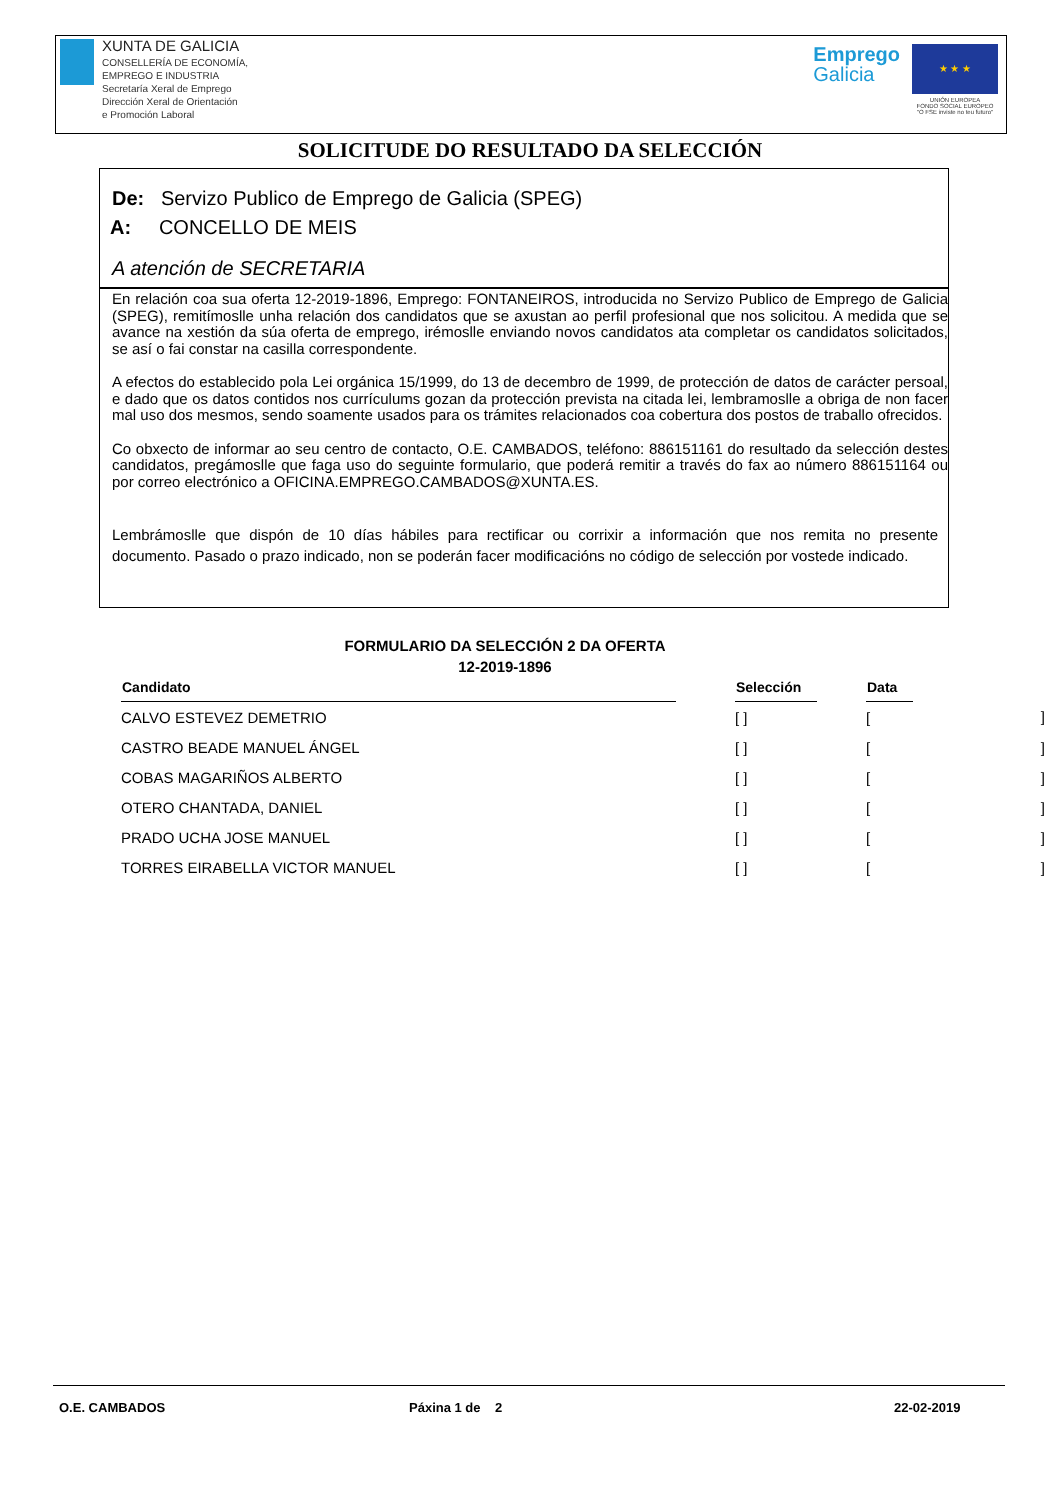XUNTA DE GALICIA
CONSELLERÍA DE ECONOMÍA,
EMPREGO E INDUSTRIA
Secretaría Xeral de Emprego
Dirección Xeral de Orientación
e Promoción Laboral
Emprego
Galicia
★ ★ ★
UNIÓN EUROPEA
FONDO SOCIAL EUROPEO
"O FSE inviste no teu futuro"
SOLICITUDE DO RESULTADO DA SELECCIÓN
De: Servizo Publico de Emprego de Galicia (SPEG)
A: CONCELLO DE MEIS
A atención de SECRETARIA
En relación coa sua oferta 12-2019-1896, Emprego: FONTANEIROS, introducida no Servizo Publico de Emprego de Galicia (SPEG), remitímoslle unha relación dos candidatos que se axustan ao perfil profesional que nos solicitou. A medida que se avance na xestión da súa oferta de emprego, irémoslle enviando novos candidatos ata completar os candidatos solicitados, se así o fai constar na casilla correspondente.
A efectos do establecido pola Lei orgánica 15/1999, do 13 de decembro de 1999, de protección de datos de carácter persoal, e dado que os datos contidos nos currículums gozan da protección prevista na citada lei, lembramoslle a obriga de non facer mal uso dos mesmos, sendo soamente usados para os trámites relacionados coa cobertura dos postos de traballo ofrecidos.
Co obxecto de informar ao seu centro de contacto, O.E. CAMBADOS, teléfono: 886151161 do resultado da selección destes candidatos, pregámoslle que faga uso do seguinte formulario, que poderá remitir a través do fax ao número 886151164 ou por correo electrónico a OFICINA.EMPREGO.CAMBADOS@XUNTA.ES.
Lembrámoslle que dispón de 10 días hábiles para rectificar ou corrixir a información que nos remita no presente documento. Pasado o prazo indicado, non se poderán facer modificacións no código de selección por vostede indicado.
FORMULARIO DA SELECCIÓN 2 DA OFERTA
12-2019-1896
| Candidato | | Selección | | Data | |
| --- | --- | --- | --- | --- | --- |
| CALVO ESTEVEZ DEMETRIO | | [ ] | | [ | ] |
| CASTRO BEADE MANUEL ÁNGEL | | [ ] | | [ | ] |
| COBAS MAGARIÑOS ALBERTO | | [ ] | | [ | ] |
| OTERO CHANTADA, DANIEL | | [ ] | | [ | ] |
| PRADO UCHA JOSE MANUEL | | [ ] | | [ | ] |
| TORRES EIRABELLA VICTOR MANUEL | | [ ] | | [ | ] |
O.E. CAMBADOS Páxina 1 de 2 22-02-2019